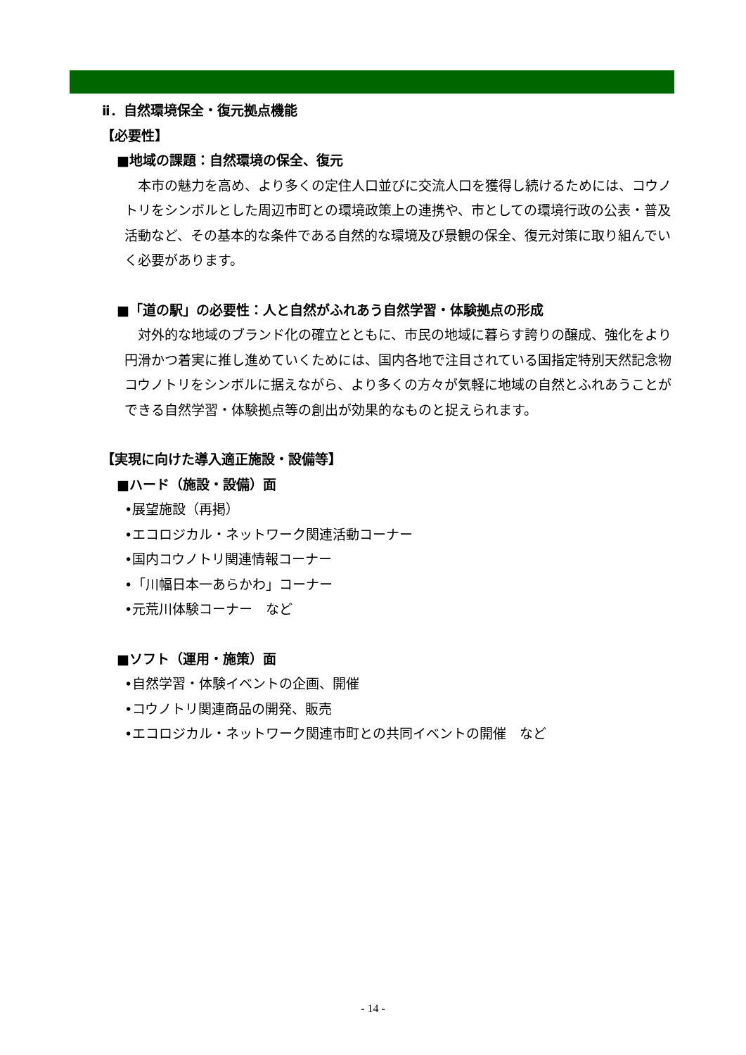ⅱ．自然環境保全・復元拠点機能
【必要性】
■地域の課題：自然環境の保全、復元
　本市の魅力を高め、より多くの定住人口並びに交流人口を獲得し続けるためには、コウノトリをシンボルとした周辺市町との環境政策上の連携や、市としての環境行政の公表・普及活動など、その基本的な条件である自然的な環境及び景観の保全、復元対策に取り組んでいく必要があります。
■「道の駅」の必要性：人と自然がふれあう自然学習・体験拠点の形成
　対外的な地域のブランド化の確立とともに、市民の地域に暮らす誇りの醸成、強化をより円滑かつ着実に推し進めていくためには、国内各地で注目されている国指定特別天然記念物コウノトリをシンボルに据えながら、より多くの方々が気軽に地域の自然とふれあうことができる自然学習・体験拠点等の創出が効果的なものと捉えられます。
【実現に向けた導入適正施設・設備等】
■ハード（施設・設備）面
•展望施設（再掲）
•エコロジカル・ネットワーク関連活動コーナー
•国内コウノトリ関連情報コーナー
•「川幅日本一あらかわ」コーナー
•元荒川体験コーナー　など
■ソフト（運用・施策）面
•自然学習・体験イベントの企画、開催
•コウノトリ関連商品の開発、販売
•エコロジカル・ネットワーク関連市町との共同イベントの開催　など
- 14 -